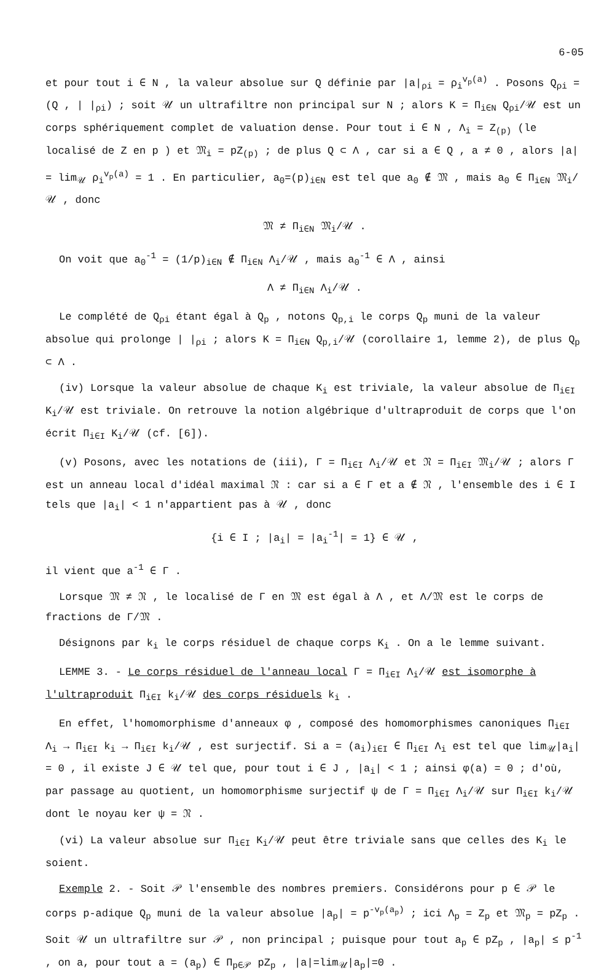6-05
et pour tout i ∈ N , la valeur absolue sur Q définie par |a|<sub>ρi</sub> = ρ<sub>i</sub><sup>v<sub>p</sub>(a)</sup> . Posons Q<sub>ρi</sub> = (Q , | |<sub>ρi</sub>) ; soit 𝒰 un ultrafiltre non principal sur N ; alors K = Π<sub>i∈N</sub> Q<sub>ρi</sub>/𝒰 est un corps sphériquement complet de valuation dense. Pour tout i ∈ N , Λ<sub>i</sub> = Z<sub>(p)</sub> (le localisé de Z en p ) et 𝔐<sub>i</sub> = pZ<sub>(p)</sub> ; de plus Q ⊂ Λ , car si a ∈ Q , a ≠ 0 , alors |a| = lim<sub>𝒰</sub> ρ<sub>i</sub><sup>v<sub>p</sub>(a)</sup> = 1 . En particulier, a<sub>0</sub>=(p)<sub>i∈N</sub> est tel que a<sub>0</sub> ∉ 𝔐 , mais a<sub>0</sub> ∈ Π<sub>i∈N</sub> 𝔐<sub>i</sub>/𝒰 , donc
𝔐 ≠ Π<sub>i∈N</sub> 𝔐<sub>i</sub>/𝒰 .
On voit que a<sub>0</sub><sup>-1</sup> = (1/p)<sub>i∈N</sub> ∉ Π<sub>i∈N</sub> Λ<sub>i</sub>/𝒰 , mais a<sub>0</sub><sup>-1</sup> ∈ Λ , ainsi
Λ ≠ Π<sub>i∈N</sub> Λ<sub>i</sub>/𝒰 .
Le complété de Q<sub>ρi</sub> étant égal à Q<sub>p</sub> , notons Q<sub>p,i</sub> le corps Q<sub>p</sub> muni de la valeur absolue qui prolonge | |<sub>ρi</sub> ; alors K = Π<sub>i∈N</sub> Q<sub>p,i</sub>/𝒰 (corollaire 1, lemme 2), de plus Q<sub>p</sub> ⊂ Λ .
(iv) Lorsque la valeur absolue de chaque K<sub>i</sub> est triviale, la valeur absolue de Π<sub>i∈I</sub> K<sub>i</sub>/𝒰 est triviale. On retrouve la notion algébrique d'ultraproduit de corps que l'on écrit Π<sub>i∈I</sub> K<sub>i</sub>/𝒰 (cf. [6]).
(v) Posons, avec les notations de (iii), Γ = Π<sub>i∈I</sub> Λ<sub>i</sub>/𝒰 et 𝔑 = Π<sub>i∈I</sub> 𝔐<sub>i</sub>/𝒰 ; alors Γ est un anneau local d'idéal maximal 𝔑 : car si a ∈ Γ et a ∉ 𝔑 , l'ensemble des i ∈ I tels que |a<sub>i</sub>| < 1 n'appartient pas à 𝒰 , donc
{i ∈ I ; |a<sub>i</sub>| = |a<sub>i</sub><sup>-1</sup>| = 1} ∈ 𝒰 ,
il vient que a<sup>-1</sup> ∈ Γ .
Lorsque 𝔐 ≠ 𝔑 , le localisé de Γ en 𝔐 est égal à Λ , et Λ/𝔐 est le corps de fractions de Γ/𝔐 .
Désignons par k<sub>i</sub> le corps résiduel de chaque corps K<sub>i</sub> . On a le lemme suivant.
LEMME 3. - Le corps résiduel de l'anneau local Γ = Π<sub>i∈I</sub> Λ<sub>i</sub>/𝒰 est isomorphe à l'ultraproduit Π<sub>i∈I</sub> k<sub>i</sub>/𝒰 des corps résiduels k<sub>i</sub> .
En effet, l'homomorphisme d'anneaux φ , composé des homomorphismes canoniques Π<sub>i∈I</sub> Λ<sub>i</sub> → Π<sub>i∈I</sub> k<sub>i</sub> → Π<sub>i∈I</sub> k<sub>i</sub>/𝒰 , est surjectif. Si a = (a<sub>i</sub>)<sub>i∈I</sub> ∈ Π<sub>i∈I</sub> Λ<sub>i</sub> est tel que lim<sub>𝒰</sub>|a<sub>i</sub>| = 0 , il existe J ∈ 𝒰 tel que, pour tout i ∈ J , |a<sub>i</sub>| < 1 ; ainsi φ(a) = 0 ; d'où, par passage au quotient, un homomorphisme surjectif ψ de Γ = Π<sub>i∈I</sub> Λ<sub>i</sub>/𝒰 sur Π<sub>i∈I</sub> k<sub>i</sub>/𝒰 dont le noyau ker ψ = 𝔑 .
(vi) La valeur absolue sur Π<sub>i∈I</sub> K<sub>i</sub>/𝒰 peut être triviale sans que celles des K<sub>i</sub> le soient.
Exemple 2. - Soit 𝒫 l'ensemble des nombres premiers. Considérons pour p ∈ 𝒫 le corps p-adique Q<sub>p</sub> muni de la valeur absolue |a<sub>p</sub>| = p<sup>-v<sub>p</sub>(a<sub>p</sub>)</sup> ; ici Λ<sub>p</sub> = Z<sub>p</sub> et 𝔐<sub>p</sub> = pZ<sub>p</sub> . Soit 𝒰 un ultrafiltre sur 𝒫 , non principal ; puisque pour tout a<sub>p</sub> ∈ pZ<sub>p</sub> , |a<sub>p</sub>| ≤ p<sup>-1</sup> , on a, pour tout a = (a<sub>p</sub>) ∈ Π<sub>p∈𝒫</sub> pZ<sub>p</sub> , |a|=lim<sub>𝒰</sub>|a<sub>p</sub>|=0 .